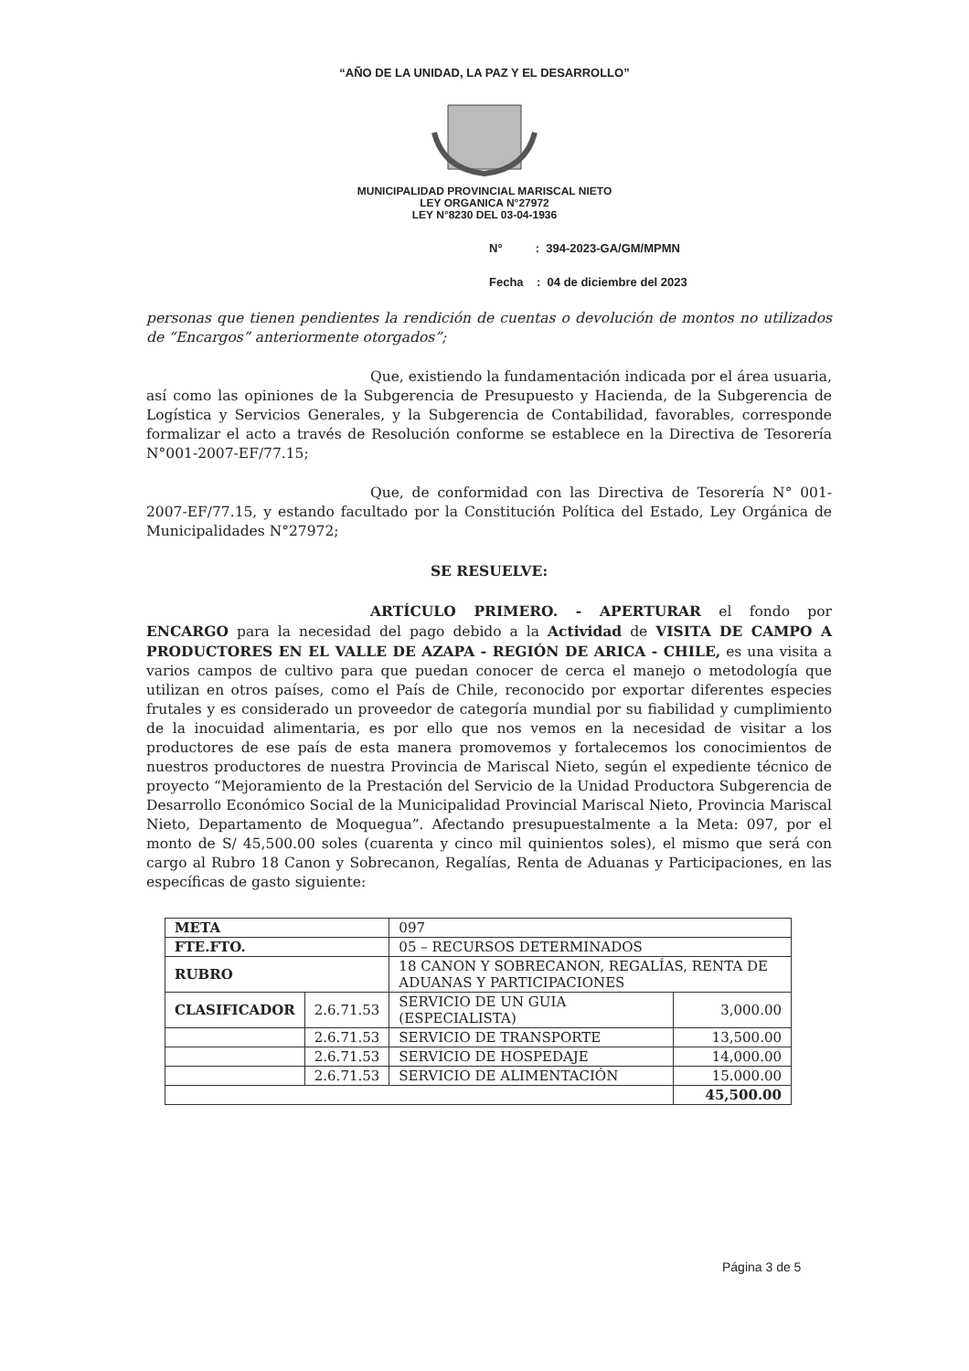“AÑO DE LA UNIDAD, LA PAZ Y EL DESARROLLO”
MUNICIPALIDAD PROVINCIAL MARISCAL NIETO
LEY ORGANICA N°27972
LEY N°8230 DEL 03-04-1936
N° : 394-2023-GA/GM/MPMN
Fecha : 04 de diciembre del 2023
personas que tienen pendientes la rendición de cuentas o devolución de montos no utilizados de “Encargos” anteriormente otorgados”;
Que, existiendo la fundamentación indicada por el área usuaria, así como las opiniones de la Subgerencia de Presupuesto y Hacienda, de la Subgerencia de Logística y Servicios Generales, y la Subgerencia de Contabilidad, favorables, corresponde formalizar el acto a través de Resolución conforme se establece en la Directiva de Tesorería N°001-2007-EF/77.15;
Que, de conformidad con las Directiva de Tesorería N° 001-2007-EF/77.15, y estando facultado por la Constitución Política del Estado, Ley Orgánica de Municipalidades N°27972;
SE RESUELVE:
ARTÍCULO PRIMERO. - APERTURAR el fondo por ENCARGO para la necesidad del pago debido a la Actividad de VISITA DE CAMPO A PRODUCTORES EN EL VALLE DE AZAPA - REGIÓN DE ARICA - CHILE, es una visita a varios campos de cultivo para que puedan conocer de cerca el manejo o metodología que utilizan en otros países, como el País de Chile, reconocido por exportar diferentes especies frutales y es considerado un proveedor de categoría mundial por su fiabilidad y cumplimiento de la inocuidad alimentaria, es por ello que nos vemos en la necesidad de visitar a los productores de ese país de esta manera promovemos y fortalecemos los conocimientos de nuestros productores de nuestra Provincia de Mariscal Nieto, según el expediente técnico de proyecto “Mejoramiento de la Prestación del Servicio de la Unidad Productora Subgerencia de Desarrollo Económico Social de la Municipalidad Provincial Mariscal Nieto, Provincia Mariscal Nieto, Departamento de Moquegua”. Afectando presupuestalmente a la Meta: 097, por el monto de S/ 45,500.00 soles (cuarenta y cinco mil quinientos soles), el mismo que será con cargo al Rubro 18 Canon y Sobrecanon, Regalías, Renta de Aduanas y Participaciones, en las específicas de gasto siguiente:
| META | | 097 | |
| FTE.FTO. | | 05 – RECURSOS DETERMINADOS | |
| RUBRO | | 18 CANON Y SOBRECANON, REGALÍAS, RENTA DE ADUANAS Y PARTICIPACIONES | |
| CLASIFICADOR | 2.6.71.53 | SERVICIO DE UN GUIA (ESPECIALISTA) | 3,000.00 |
| | 2.6.71.53 | SERVICIO DE TRANSPORTE | 13,500.00 |
| | 2.6.71.53 | SERVICIO DE HOSPEDAJE | 14,000.00 |
| | 2.6.71.53 | SERVICIO DE ALIMENTACIÓN | 15.000.00 |
| | | | 45,500.00 |
Página 3 de 5